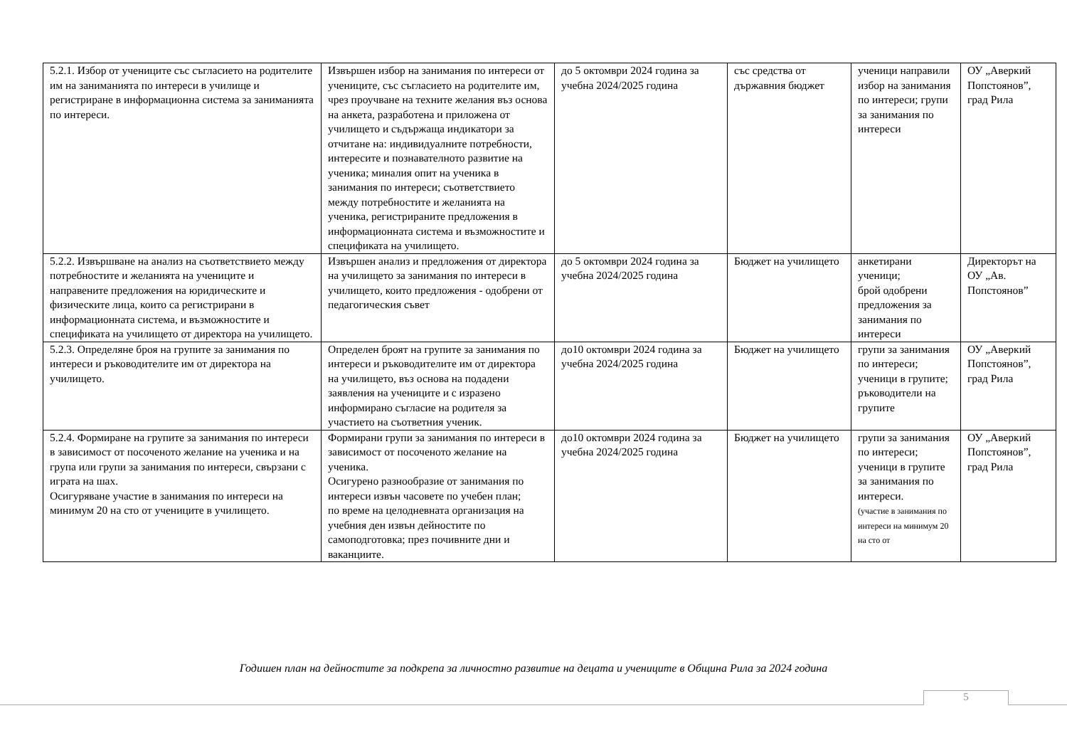| 5.2.1. Избор от учениците със съгласието на родителите им на заниманията по интереси в училище и регистриране в информационна система за заниманията по интереси. | Извършен избор на занимания по интереси от учениците, със съгласието на родителите им, чрез проучване на техните желания въз основа на анкета, разработена и приложена от училището и съдържаща индикатори за отчитане на: индивидуалните потребности, интересите и познавателното развитие на ученика; миналия опит на ученика в занимания по интереси; съответствието между потребностите и желанията на ученика, регистрираните предложения в информационната система и възможностите и спецификата на училището. | до 5 октомври 2024 година за учебна 2024/2025 година | със средства от държавния бюджет | ученици направили избор на занимания по интереси; групи за занимания по интереси | ОУ „Аверкий Попстоянов”, град Рила |
| 5.2.2. Извършване на анализ на съответствието между потребностите и желанията на учениците и направените предложения на юридическите и физическите лица, които са регистрирани в информационната система, и възможностите и спецификата на училището от директора на училището. | Извършен анализ и предложения от директора на училището за занимания по интереси в училището, които предложения - одобрени от педагогическия съвет | до 5 октомври 2024 година за учебна 2024/2025 година | Бюджет на училището | анкетирани ученици; брой одобрени предложения за занимания по интереси | Директорът на ОУ „Ав. Попстоянов” |
| 5.2.3. Определяне броя на групите за занимания по интереси и ръководителите им от директора на училището. | Определен броят на групите за занимания по интереси и ръководителите им от директора на училището, въз основа на подадени заявления на учениците и с изразено информирано съгласие на родителя за участието на съответния ученик. | до10 октомври 2024 година за учебна 2024/2025 година | Бюджет на училището | групи за занимания по интереси; ученици в групите; ръководители на групите | ОУ „Аверкий Попстоянов”, град Рила |
| 5.2.4. Формиране на групите за занимания по интереси в зависимост от посоченото желание на ученика и на група или групи за занимания по интереси, свързани с играта на шах. Осигуряване участие в занимания по интереси на минимум 20 на сто от учениците в училището. | Формирани групи за занимания по интереси в зависимост от посоченото желание на ученика. Осигурено разнообразие от занимания по интереси извън часовете по учебен план; по време на целодневната организация на учебния ден извън дейностите по самоподготовка; през почивните дни и ваканциите. | до10 октомври 2024 година за учебна 2024/2025 година | Бюджет на училището | групи за занимания по интереси; ученици в групите за занимания по интереси. (участие в занимания по интереси на минимум 20 на сто от | ОУ „Аверкий Попстоянов”, град Рила |
Годишен план на дейностите за подкрепа за личностно развитие на децата и учениците в Община Рила за 2024 година
5